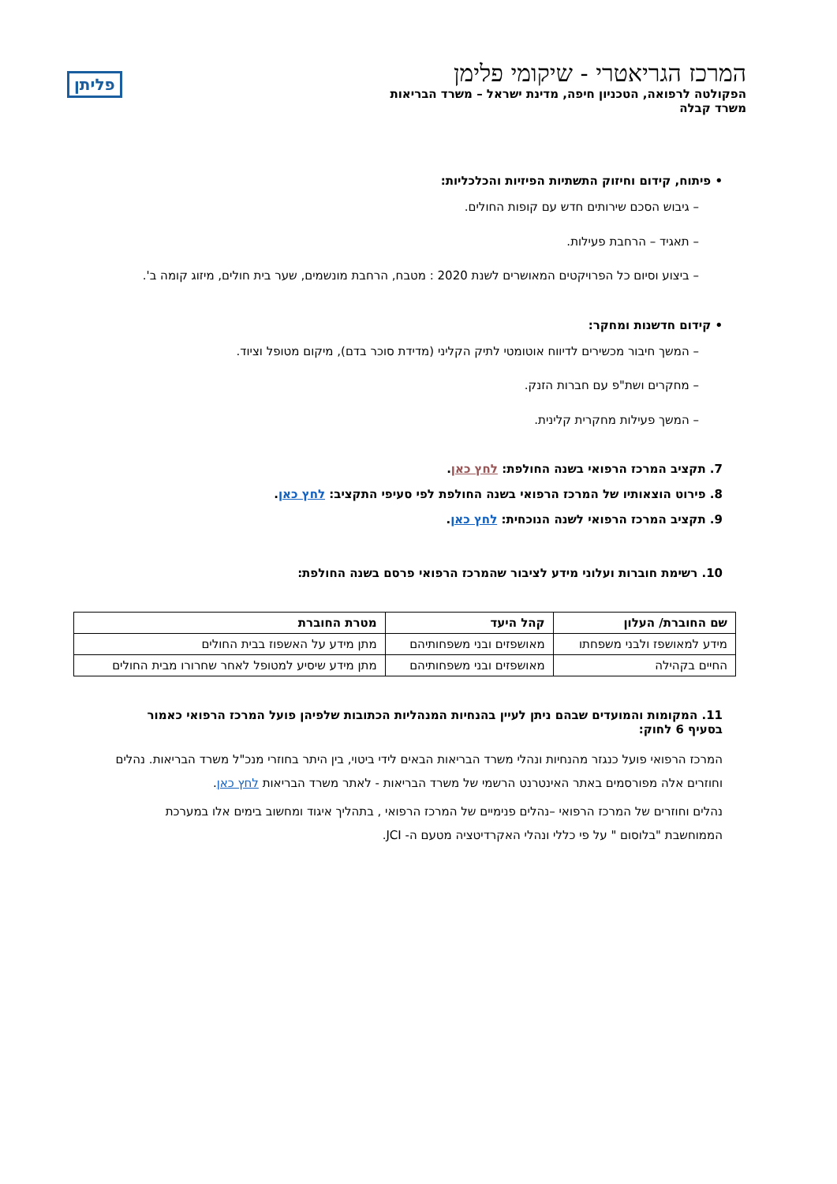המרכז הגריאטרי - שיקומי פלימן
הפקולטה לרפואה, הטכניון חיפה, מדינת ישראל – משרד הבריאות
משרד קבלה
פליתן
• פיתוח, קידום וחיזוק התשתיות הפיזיות והכלכליות:
– גיבוש הסכם שירותים חדש עם קופות החולים.
– תאגיד – הרחבת פעילות.
– ביצוע וסיום כל הפרויקטים המאושרים לשנת 2020 : מטבח, הרחבת מונשמים, שער בית חולים, מיזוג קומה ב'.
• קידום חדשנות ומחקר:
– המשך חיבור מכשירים לדיווח אוטומטי לתיק הקליני (מדידת סוכר בדם), מיקום מטופל וציוד.
– מחקרים ושת"פ עם חברות הזנק.
– המשך פעילות מחקרית קלינית.
7. תקציב המרכז הרפואי בשנה החולפת: לחץ כאן.
8. פירוט הוצאותיו של המרכז הרפואי בשנה החולפת לפי סעיפי התקציב: לחץ כאן.
9. תקציב המרכז הרפואי לשנה הנוכחית: לחץ כאן.
10. רשימת חוברות ועלוני מידע לציבור שהמרכז הרפואי פרסם בשנה החולפת:
| שם החוברת/ העלון | קהל היעד | מטרת החוברת |
| --- | --- | --- |
| מידע למאושפז ולבני משפחתו | מאושפזים ובני משפחותיהם | מתן מידע על האשפוז בבית החולים |
| החיים בקהילה | מאושפזים ובני משפחותיהם | מתן מידע שיסיע למטופל לאחר שחרורו מבית החולים |
11. המקומות והמועדים שבהם ניתן לעיין בהנחיות המנהליות הכתובות שלפיהן פועל המרכז הרפואי כאמור בסעיף 6 לחוק:
המרכז הרפואי פועל כנגזר מהנחיות ונהלי משרד הבריאות הבאים לידי ביטוי, בין היתר בחוזרי מנכ"ל משרד הבריאות. נהלים וחוזרים אלה מפורסמים באתר האינטרנט הרשמי של משרד הבריאות - לאתר משרד הבריאות לחץ כאן.
נהלים וחוזרים של המרכז הרפואי –נהלים פנימיים של המרכז הרפואי , בתהליך איגוד ומחשוב בימים אלו במערכת הממוחשבת "בלוסום " על פי כללי ונהלי האקרדיטציה מטעם ה- JCI.